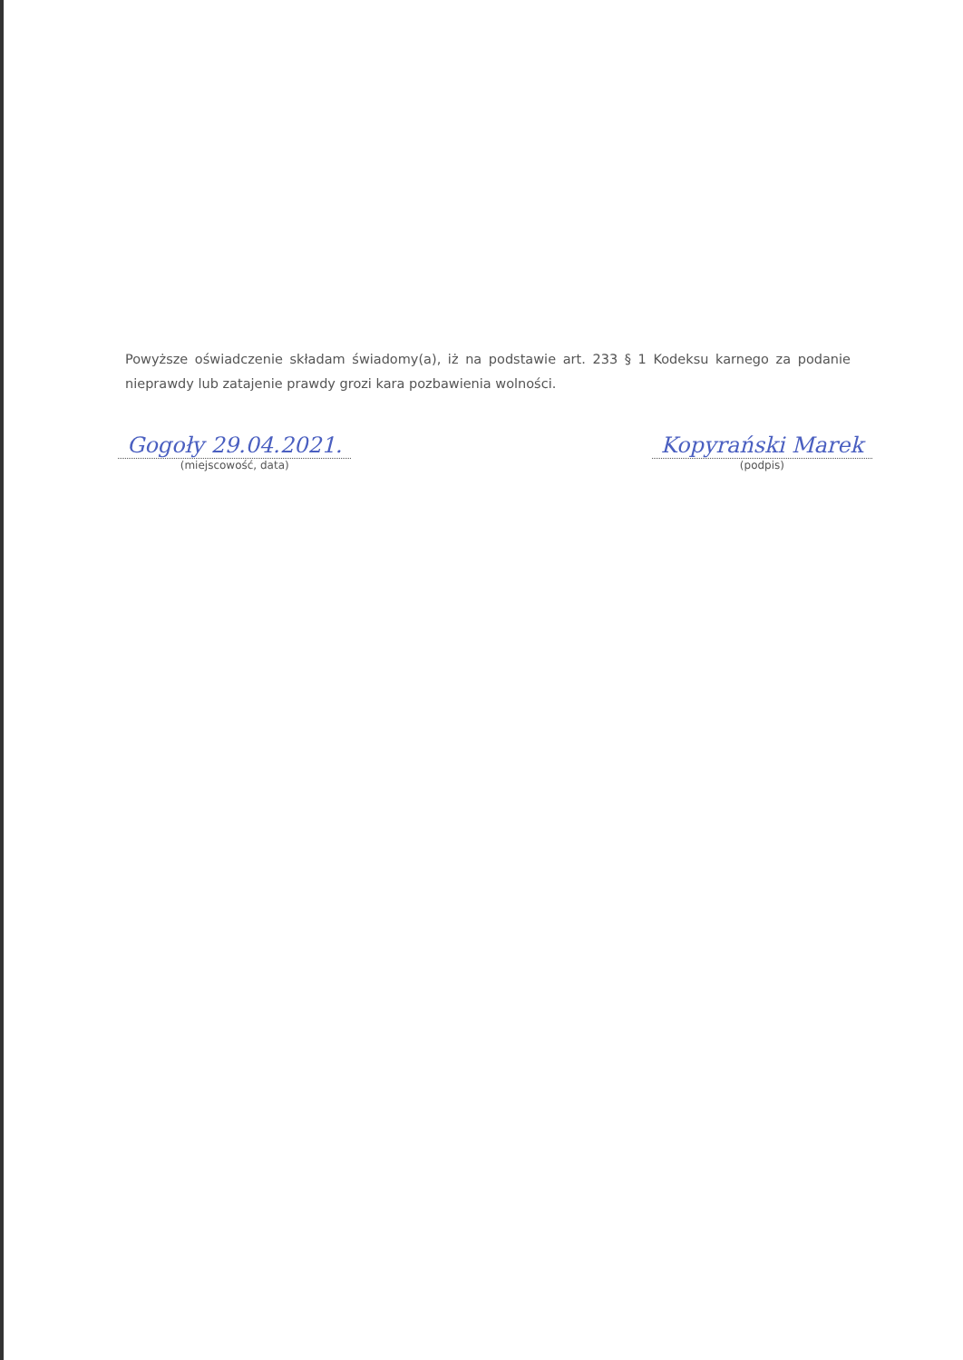Powyższe oświadczenie składam świadomy(a), iż na podstawie art. 233 § 1 Kodeksu karnego za podanie nieprawdy lub zatajenie prawdy grozi kara pozbawienia wolności.
Gogoły 29.04.2021.
(miejscowość, data)
Kopyrański Marek
(podpis)